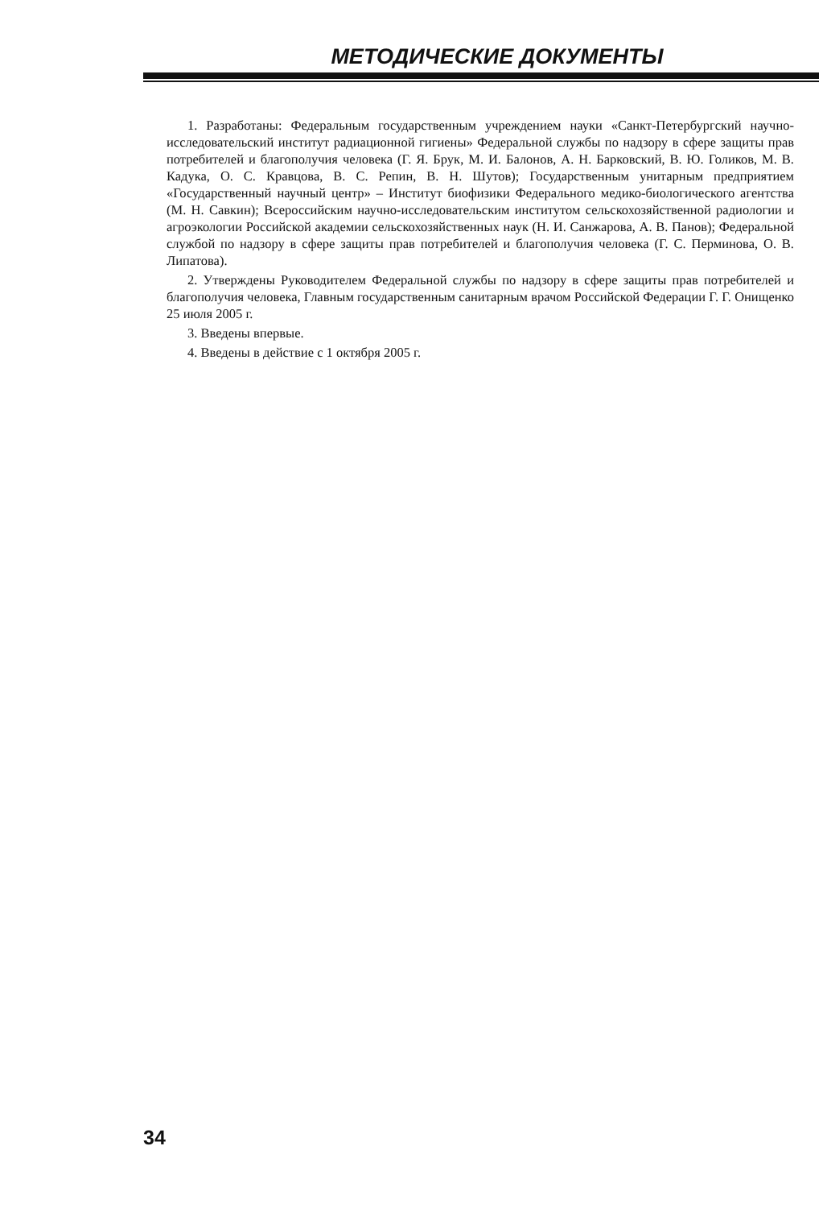МЕТОДИЧЕСКИЕ ДОКУМЕНТЫ
1. Разработаны: Федеральным государственным учреждением науки «Санкт-Петербургский научно-исследовательский институт радиационной гигиены» Федеральной службы по надзору в сфере защиты прав потребителей и благополучия человека (Г. Я. Брук, М. И. Балонов, А. Н. Барковский, В. Ю. Голиков, М. В. Кадука, О. С. Кравцова, В. С. Репин, В. Н. Шутов); Государственным унитарным предприятием «Государственный научный центр» – Институт биофизики Федерального медико-биологического агентства (М. Н. Савкин); Всероссийским научно-исследовательским институтом сельскохозяйственной радиологии и агроэкологии Российской академии сельскохозяйственных наук (Н. И. Санжарова, А. В. Панов); Федеральной службой по надзору в сфере защиты прав потребителей и благополучия человека (Г. С. Перминова, О. В. Липатова).
2. Утверждены Руководителем Федеральной службы по надзору в сфере защиты прав потребителей и благополучия человека, Главным государственным санитарным врачом Российской Федерации Г. Г. Онищенко 25 июля 2005 г.
3. Введены впервые.
4. Введены в действие с 1 октября 2005 г.
34